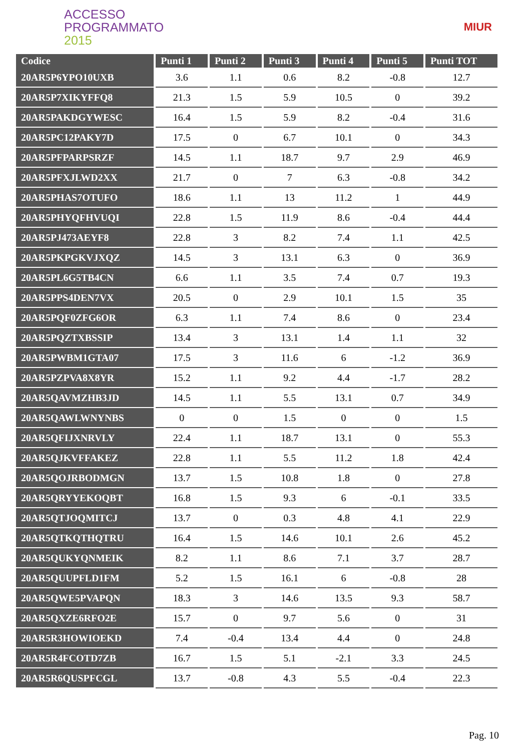ACCESSO
PROGRAMMATO
2015
MIUR
| Codice | Punti 1 | Punti 2 | Punti 3 | Punti 4 | Punti 5 | Punti TOT |
| --- | --- | --- | --- | --- | --- | --- |
| 20AR5P6YPO10UXB | 3.6 | 1.1 | 0.6 | 8.2 | -0.8 | 12.7 |
| 20AR5P7XIKYFFQ8 | 21.3 | 1.5 | 5.9 | 10.5 | 0 | 39.2 |
| 20AR5PAKDGYWESC | 16.4 | 1.5 | 5.9 | 8.2 | -0.4 | 31.6 |
| 20AR5PC12PAKY7D | 17.5 | 0 | 6.7 | 10.1 | 0 | 34.3 |
| 20AR5PFPARPSRZF | 14.5 | 1.1 | 18.7 | 9.7 | 2.9 | 46.9 |
| 20AR5PFXJLWD2XX | 21.7 | 0 | 7 | 6.3 | -0.8 | 34.2 |
| 20AR5PHAS7OTUFO | 18.6 | 1.1 | 13 | 11.2 | 1 | 44.9 |
| 20AR5PHYQFHVUQI | 22.8 | 1.5 | 11.9 | 8.6 | -0.4 | 44.4 |
| 20AR5PJ473AEYF8 | 22.8 | 3 | 8.2 | 7.4 | 1.1 | 42.5 |
| 20AR5PKPGKVJXQZ | 14.5 | 3 | 13.1 | 6.3 | 0 | 36.9 |
| 20AR5PL6G5TB4CN | 6.6 | 1.1 | 3.5 | 7.4 | 0.7 | 19.3 |
| 20AR5PPS4DEN7VX | 20.5 | 0 | 2.9 | 10.1 | 1.5 | 35 |
| 20AR5PQF0ZFG6OR | 6.3 | 1.1 | 7.4 | 8.6 | 0 | 23.4 |
| 20AR5PQZTXBSSIP | 13.4 | 3 | 13.1 | 1.4 | 1.1 | 32 |
| 20AR5PWBM1GTA07 | 17.5 | 3 | 11.6 | 6 | -1.2 | 36.9 |
| 20AR5PZPVA8X8YR | 15.2 | 1.1 | 9.2 | 4.4 | -1.7 | 28.2 |
| 20AR5QAVMZHB3JD | 14.5 | 1.1 | 5.5 | 13.1 | 0.7 | 34.9 |
| 20AR5QAWLWNYNBS | 0 | 0 | 1.5 | 0 | 0 | 1.5 |
| 20AR5QFIJXNRVLY | 22.4 | 1.1 | 18.7 | 13.1 | 0 | 55.3 |
| 20AR5QJKVFFAKEZ | 22.8 | 1.1 | 5.5 | 11.2 | 1.8 | 42.4 |
| 20AR5QOJRBODMGN | 13.7 | 1.5 | 10.8 | 1.8 | 0 | 27.8 |
| 20AR5QRYYEKOQBT | 16.8 | 1.5 | 9.3 | 6 | -0.1 | 33.5 |
| 20AR5QTJOQMITCJ | 13.7 | 0 | 0.3 | 4.8 | 4.1 | 22.9 |
| 20AR5QTKQTHQTRU | 16.4 | 1.5 | 14.6 | 10.1 | 2.6 | 45.2 |
| 20AR5QUKYQNMEIK | 8.2 | 1.1 | 8.6 | 7.1 | 3.7 | 28.7 |
| 20AR5QUUPFLD1FM | 5.2 | 1.5 | 16.1 | 6 | -0.8 | 28 |
| 20AR5QWE5PVAPQN | 18.3 | 3 | 14.6 | 13.5 | 9.3 | 58.7 |
| 20AR5QXZE6RFO2E | 15.7 | 0 | 9.7 | 5.6 | 0 | 31 |
| 20AR5R3HOWIOEKD | 7.4 | -0.4 | 13.4 | 4.4 | 0 | 24.8 |
| 20AR5R4FCOTD7ZB | 16.7 | 1.5 | 5.1 | -2.1 | 3.3 | 24.5 |
| 20AR5R6QUSPFCGL | 13.7 | -0.8 | 4.3 | 5.5 | -0.4 | 22.3 |
Pag. 10